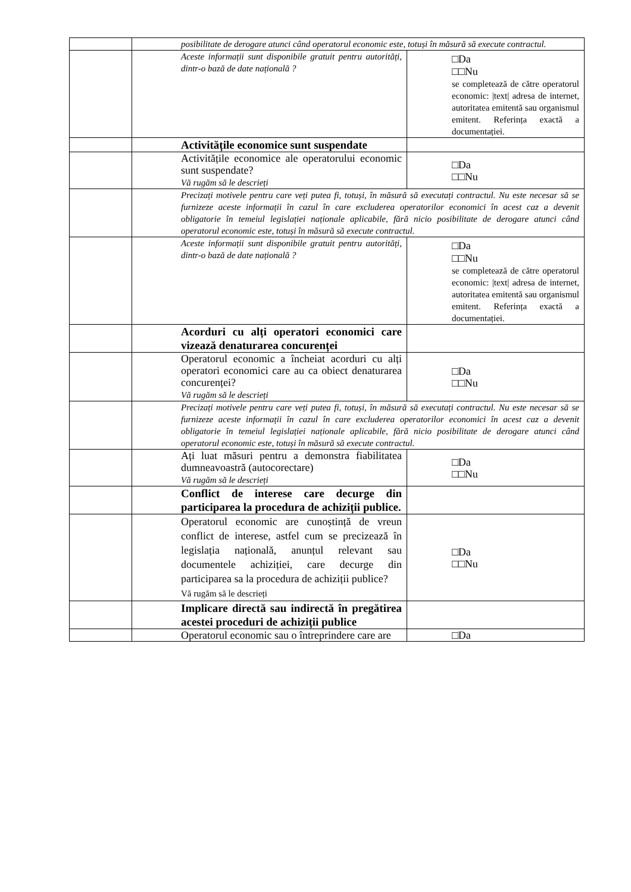| | | posibilitate de derogare atunci când operatorul economic este, totuși în măsură să execute contractul. | |
| | | Aceste informații sunt disponibile gratuit pentru autorități, dintr-o bază de date națională ? | □Da □□Nu se completează de către operatorul economic: /text/ adresa de internet, autoritatea emitentă sau organismul emitent. Referința exactă a documentației. |
| | | Activitățile economice sunt suspendate | |
| | | Activitățile economice ale operatorului economic sunt suspendate? Vă rugăm să le descrieți | □Da □□Nu |
| | | Precizați motivele pentru care veți putea fi, totuși, în măsură să executați contractul. Nu este necesar să se furnizeze aceste informații în cazul în care excluderea operatorilor economici în acest caz a devenit obligatorie în temeiul legislației naționale aplicabile, fără nicio posibilitate de derogare atunci când operatorul economic este, totuși în măsură să execute contractul. | |
| | | Aceste informații sunt disponibile gratuit pentru autorități, dintr-o bază de date națională ? | □Da □□Nu se completează de către operatorul economic: /text/ adresa de internet, autoritatea emitentă sau organismul emitent. Referința exactă a documentației. |
| | | Acorduri cu alți operatori economici care vizează denaturarea concurenței | |
| | | Operatorul economic a încheiat acorduri cu alți operatori economici care au ca obiect denaturarea concurenței? Vă rugăm să le descrieți | □Da □□Nu |
| | | Precizați motivele pentru care veți putea fi, totuși, în măsură să executați contractul. Nu este necesar să se furnizeze aceste informații în cazul în care excluderea operatorilor economici în acest caz a devenit obligatorie în temeiul legislației naționale aplicabile, fără nicio posibilitate de derogare atunci când operatorul economic este, totuși în măsură să execute contractul. | |
| | | Ați luat măsuri pentru a demonstra fiabilitatea dumneavoastră (autocorectare) Vă rugăm să le descrieți | □Da □□Nu |
| | | Conflict de interese care decurge din participarea la procedura de achiziții publice. | |
| | | Operatorul economic are cunoștință de vreun conflict de interese, astfel cum se precizează în legislația națională, anunțul relevant sau documentele achiziției, care decurge din participarea sa la procedura de achiziții publice? Vă rugăm să le descrieți | □Da □□Nu |
| | | Implicare directă sau indirectă în pregătirea acestei proceduri de achiziții publice | |
| | | Operatorul economic sau o întreprindere care are | □Da |